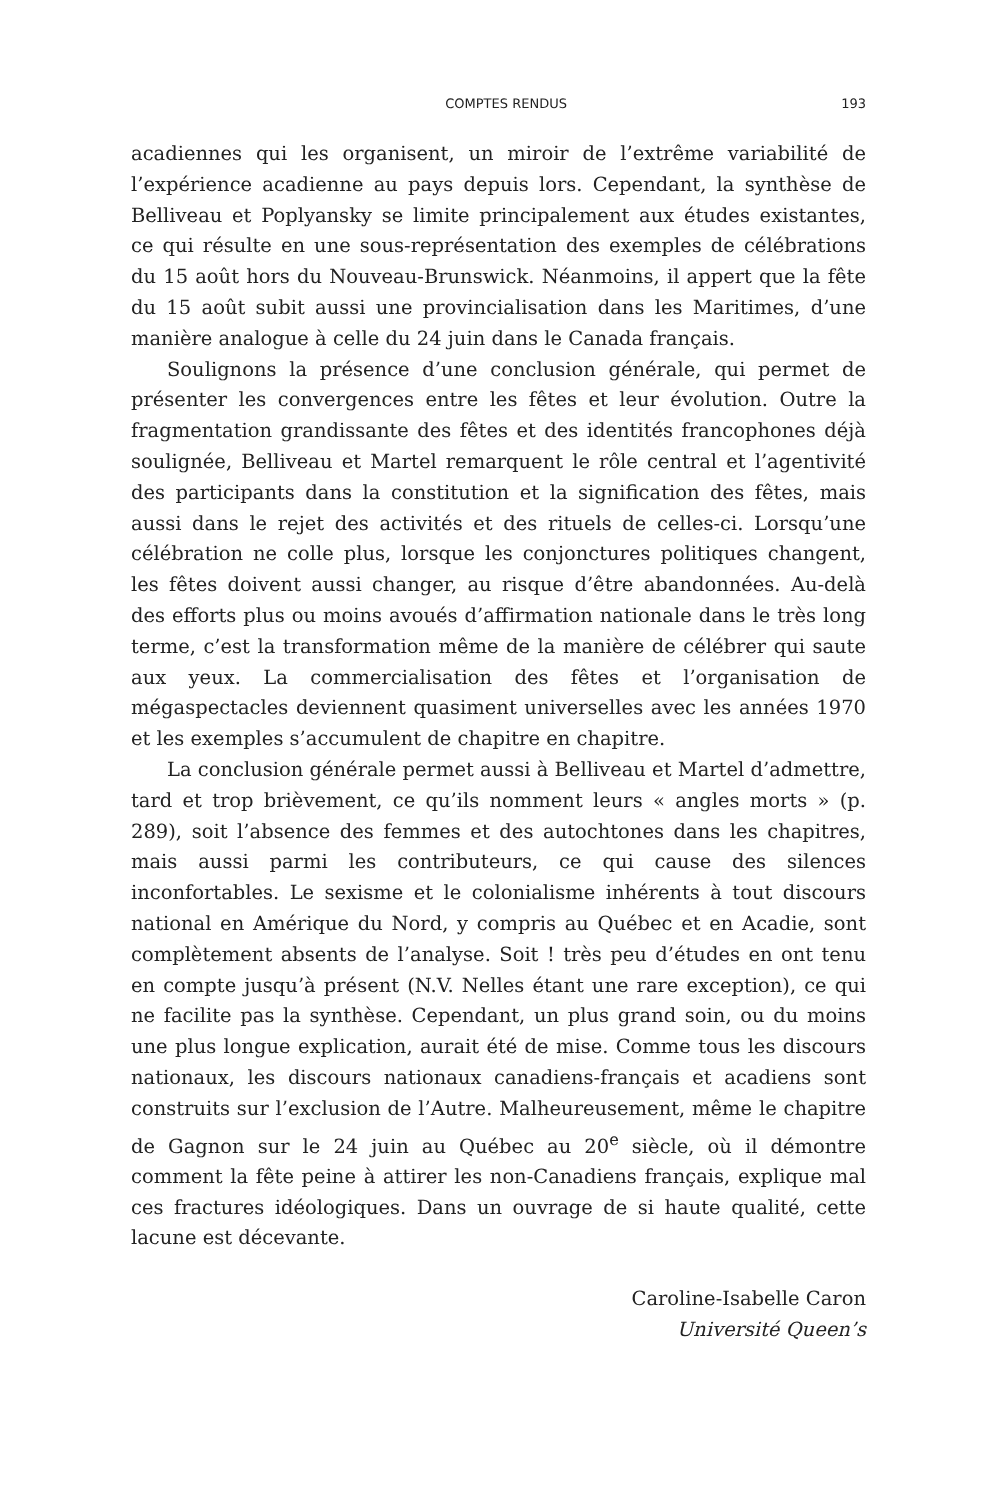COMPTES RENDUS 193
acadiennes qui les organisent, un miroir de l’extrême variabilité de l’expérience acadienne au pays depuis lors. Cependant, la synthèse de Belliveau et Poplyansky se limite principalement aux études existantes, ce qui résulte en une sous-représentation des exemples de célébrations du 15 août hors du Nouveau-Brunswick. Néanmoins, il appert que la fête du 15 août subit aussi une provincialisation dans les Maritimes, d’une manière analogue à celle du 24 juin dans le Canada français.
Soulignons la présence d’une conclusion générale, qui permet de présenter les convergences entre les fêtes et leur évolution. Outre la fragmentation grandissante des fêtes et des identités francophones déjà soulignée, Belliveau et Martel remarquent le rôle central et l’agentivité des participants dans la constitution et la signification des fêtes, mais aussi dans le rejet des activités et des rituels de celles-ci. Lorsqu’une célébration ne colle plus, lorsque les conjonctures politiques changent, les fêtes doivent aussi changer, au risque d’être abandonnées. Au-delà des efforts plus ou moins avoués d’affirmation nationale dans le très long terme, c’est la transformation même de la manière de célébrer qui saute aux yeux. La commercialisation des fêtes et l’organisation de mégaspectacles deviennent quasiment universelles avec les années 1970 et les exemples s’accumulent de chapitre en chapitre.
La conclusion générale permet aussi à Belliveau et Martel d’admettre, tard et trop brièvement, ce qu’ils nomment leurs « angles morts » (p. 289), soit l’absence des femmes et des autochtones dans les chapitres, mais aussi parmi les contributeurs, ce qui cause des silences inconfortables. Le sexisme et le colonialisme inhérents à tout discours national en Amérique du Nord, y compris au Québec et en Acadie, sont complètement absents de l’analyse. Soit ! très peu d’études en ont tenu en compte jusqu’à présent (N.V. Nelles étant une rare exception), ce qui ne facilite pas la synthèse. Cependant, un plus grand soin, ou du moins une plus longue explication, aurait été de mise. Comme tous les discours nationaux, les discours nationaux canadiens-français et acadiens sont construits sur l’exclusion de l’Autre. Malheureusement, même le chapitre de Gagnon sur le 24 juin au Québec au 20<sup>e</sup> siècle, où il démontre comment la fête peine à attirer les non-Canadiens français, explique mal ces fractures idéologiques. Dans un ouvrage de si haute qualité, cette lacune est décevante.
Caroline-Isabelle Caron
Université Queen’s